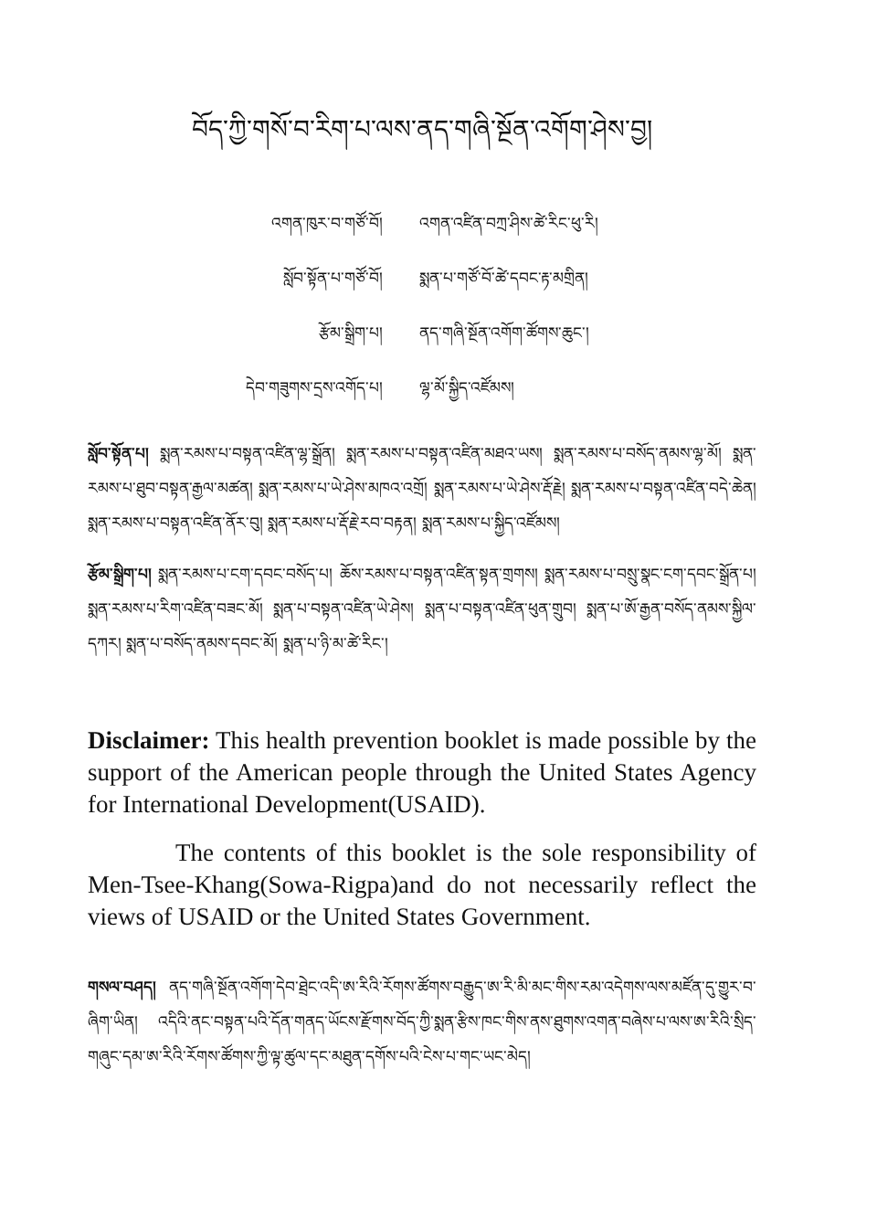བོད་ཀྱི་གསོ་བ་རིག་པ་ལས་ནད་གཞི་སྔོན་འགོག་ཤེས་བྱ།
| འགན་ཁུར་བ་གཙོ་བོ། | འགན་འཛིན་བཀྲ་ཤིས་ཚེ་རིང་ཕུ་རི། |
| སློབ་སྟོན་པ་གཙོ་བོ། | སྨན་པ་གཙོ་བོ་ཚེ་དབང་རྟ་མགྲིན། |
| རྩོམ་སྒྲིག་པ། | ནད་གཞི་སྔོན་འགོག་ཚོགས་ཆུང་། |
| དེབ་གཟུགས་དྲས་འགོད་པ། | ལྷ་མོ་སྐྱིད་འཛོམས། |
སློབ་སྟོན་པ། སྨན་རམས་པ་བསྟན་འཛིན་ལྷ་སྒྲོན། སྨན་རམས་པ་བསྟན་འཛིན་མཐའ་ཡས། སྨན་རམས་པ་བསོད་ནམས་ལྷ་མོ། སྨན་རམས་པ་ཐུབ་བསྟན་རྒྱལ་མཚན། སྨན་རམས་པ་ཡེ་ཤེས་མཁའ་འགྲོ། སྨན་རམས་པ་ཡེ་ཤེས་རྡོ་རྗེ། སྨན་རམས་པ་བསྟན་འཛིན་བདེ་ཆེན། སྨན་རམས་པ་བསྟན་འཛིན་ནོར་བུ། སྨན་རམས་པ་རྡོ་རྗེ་རབ་བརྟན། སྨན་རམས་པ་སྐྱིད་འཛོམས།
རྩོམ་སྒྲིག་པ། སྨན་རམས་པ་ངག་དབང་བསོད་པ། ཆོས་རམས་པ་བསྟན་འཛིན་སྟན་གྲགས། སྨན་རམས་པ་བསྲུ་སྣང་ངག་དབང་སྒྲོན་པ། སྨན་རམས་པ་རིག་འཛིན་བཟང་མོ། སྨན་པ་བསྟན་འཛིན་ཡེ་ཤེས། སྨན་པ་བསྟན་འཛིན་ཕུན་གྲུབ། སྨན་པ་ཨོ་རྒྱན་བསོད་ནམས་སྐྱིལ་དཀར། སྨན་པ་བསོད་ནམས་དབང་མོ། སྨན་པ་ཉི་མ་ཚེ་རིང་།
Disclaimer: This health prevention booklet is made possible by the support of the American people through the United States Agency for International Development(USAID).
The contents of this booklet is the sole responsibility of Men-Tsee-Khang(Sowa-Rigpa)and do not necessarily reflect the views of USAID or the United States Government.
གསལ་བཤད། ནད་གཞི་སྔོན་འགོག་དེབ་ཐྲེང་འདི་ཨ་རིའི་རོགས་ཚོགས་བརྒྱུད་ཨ་རི་མི་མང་གིས་རམ་འདེགས་ལས་མཛོན་དུ་གྱུར་བ་ཞིག་ཡིན། འདིའི་ནང་བསྟན་པའི་དོན་གནད་ཡོངས་རྫོགས་བོད་ཀྱི་སྨན་རྩིས་ཁང་གིས་ནས་ཐུགས་འགན་བཞེས་པ་ལས་ཨ་རིའི་སྲིད་གཞུང་དམ་ཨ་རིའི་རོགས་ཚོགས་ཀྱི་ལྟ་ཚུལ་དང་མཐུན་དགོས་པའི་ངེས་པ་གང་ཡང་མེད།